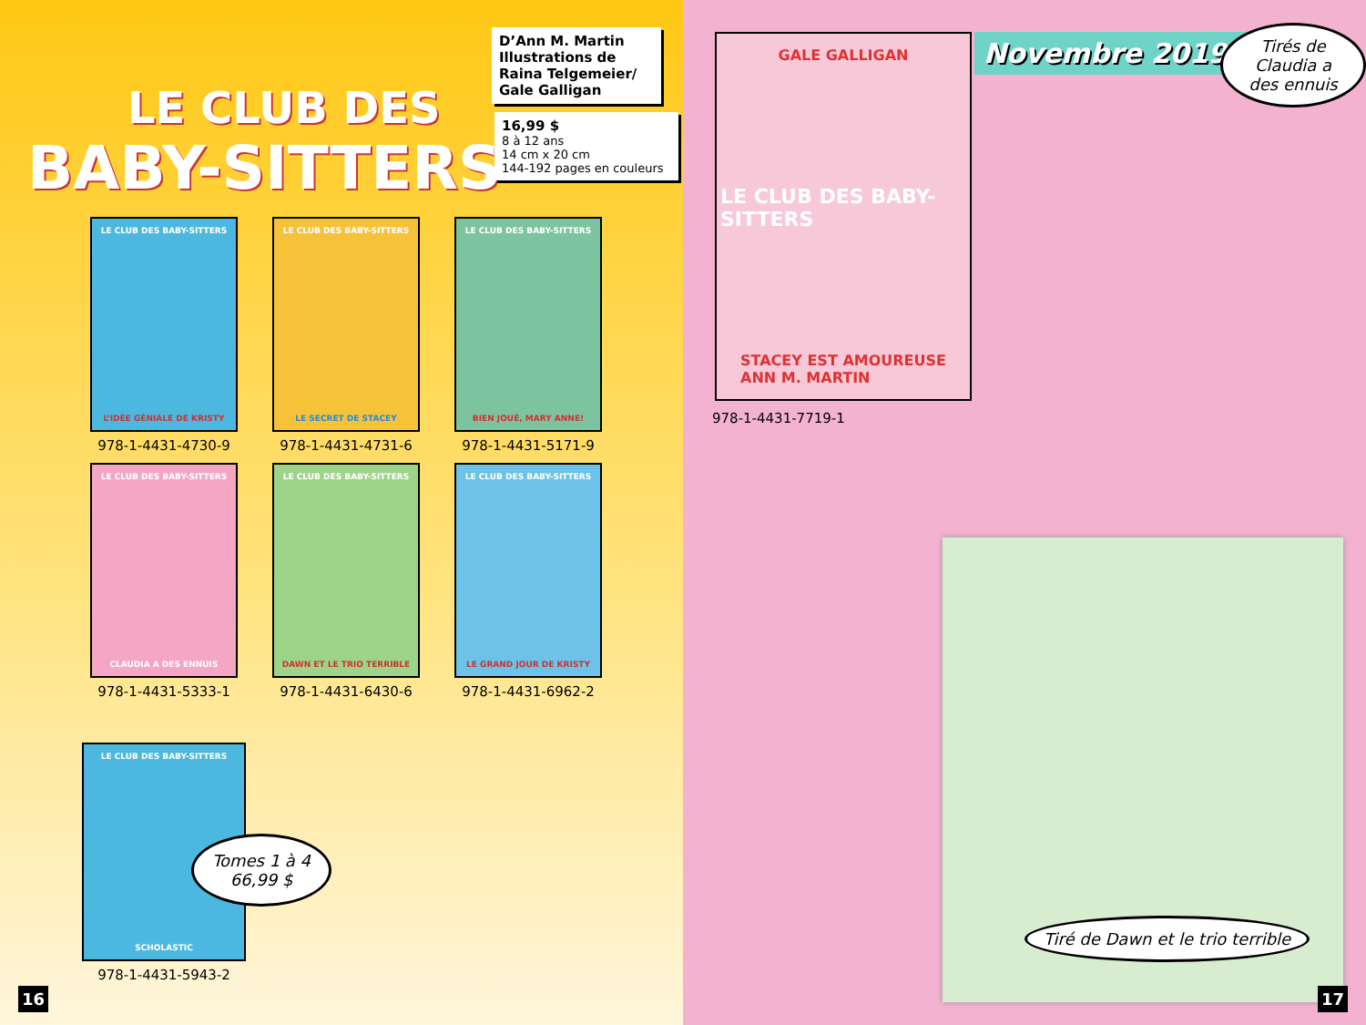LE CLUB DES
BABY-SITTERS
D’Ann M. Martin
Illustrations de Raina Telgemeier/ Gale Galligan
16,99 $
8 à 12 ans
14 cm x 20 cm
144-192 pages en couleurs
LE CLUB DES BABY-SITTERS
L’IDÉE GÉNIALE DE KRISTY
978-1-4431-4730-9
LE CLUB DES BABY-SITTERS
LE SECRET DE STACEY
978-1-4431-4731-6
LE CLUB DES BABY-SITTERS
BIEN JOUÉ, MARY ANNE!
978-1-4431-5171-9
LE CLUB DES BABY-SITTERS
CLAUDIA A DES ENNUIS
978-1-4431-5333-1
LE CLUB DES BABY-SITTERS
DAWN ET LE TRIO TERRIBLE
978-1-4431-6430-6
LE CLUB DES BABY-SITTERS
LE GRAND JOUR DE KRISTY
978-1-4431-6962-2
LE CLUB DES BABY-SITTERS
SCHOLASTIC
978-1-4431-5943-2
Tomes 1 à 4
66,99 $
16
GALE GALLIGAN
LE CLUB DES BABY-SITTERS
STACEY EST AMOUREUSE
ANN M. MARTIN
978-1-4431-7719-1
Novembre 2019 Tirés de Claudia a des ennuis
Tiré de Dawn et le trio terrible
17